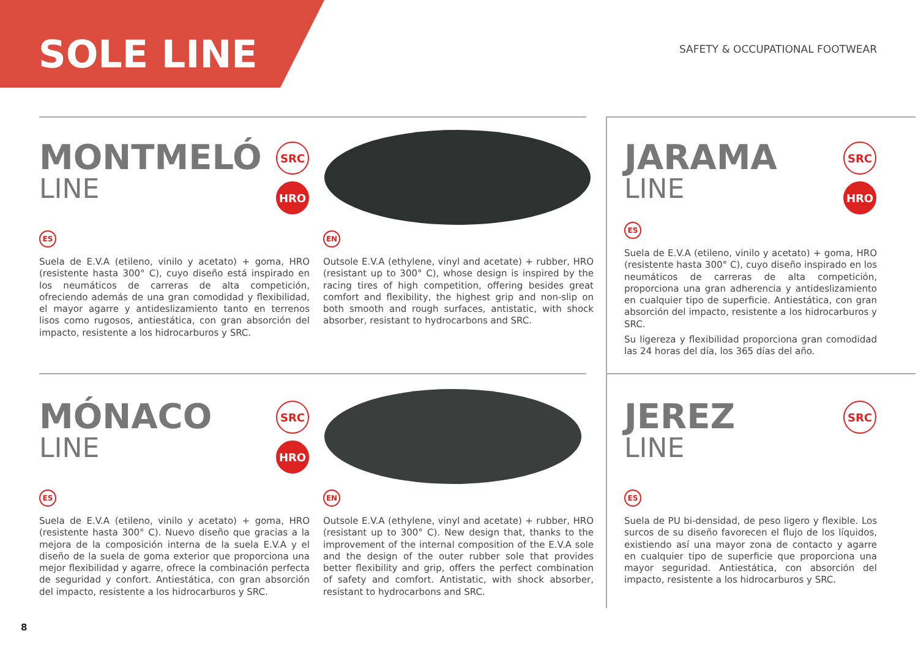SOLE LINE SAFETY & OCCUPATIONAL FOOTWEAR
MONTMELÓ
LINE
SRC
HRO
ES
Suela de E.V.A (etileno, vinilo y acetato) + goma, HRO (resistente hasta 300° C), cuyo diseño está inspirado en los neumáticos de carreras de alta competición, ofreciendo además de una gran comodidad y flexibilidad, el mayor agarre y antideslizamiento tanto en terrenos lisos como rugosos, antiestática, con gran absorción del impacto, resistente a los hidrocarburos y SRC.
EN
Outsole E.V.A (ethylene, vinyl and acetate) + rubber, HRO (resistant up to 300° C), whose design is inspired by the racing tires of high competition, offering besides great comfort and flexibility, the highest grip and non-slip on both smooth and rough surfaces, antistatic, with shock absorber, resistant to hydrocarbons and SRC.
JARAMA
LINE
SRC
HRO
ES
Suela de E.V.A (etileno, vinilo y acetato) + goma, HRO (resistente hasta 300° C), cuyo diseño inspirado en los neumáticos de carreras de alta competición, proporciona una gran adherencia y antideslizamiento en cualquier tipo de superficie. Antiestática, con gran absorción del impacto, resistente a los hidrocarburos y SRC.
Su ligereza y flexibilidad proporciona gran comodidad las 24 horas del día, los 365 días del año.
MÓNACO
LINE
SRC
HRO
ES
Suela de E.V.A (etileno, vinilo y acetato) + goma, HRO (resistente hasta 300° C). Nuevo diseño que gracias a la mejora de la composición interna de la suela E.V.A y el diseño de la suela de goma exterior que proporciona una mejor flexibilidad y agarre, ofrece la combinación perfecta de seguridad y confort. Antiestática, con gran absorción del impacto, resistente a los hidrocarburos y SRC.
EN
Outsole E.V.A (ethylene, vinyl and acetate) + rubber, HRO (resistant up to 300° C). New design that, thanks to the improvement of the internal composition of the E.V.A sole and the design of the outer rubber sole that provides better flexibility and grip, offers the perfect combination of safety and comfort. Antistatic, with shock absorber, resistant to hydrocarbons and SRC.
JEREZ
LINE
SRC
ES
Suela de PU bi-densidad, de peso ligero y flexible. Los surcos de su diseño favorecen el flujo de los líquidos, existiendo así una mayor zona de contacto y agarre en cualquier tipo de superficie que proporciona una mayor seguridad. Antiestática, con absorción del impacto, resistente a los hidrocarburos y SRC.
8